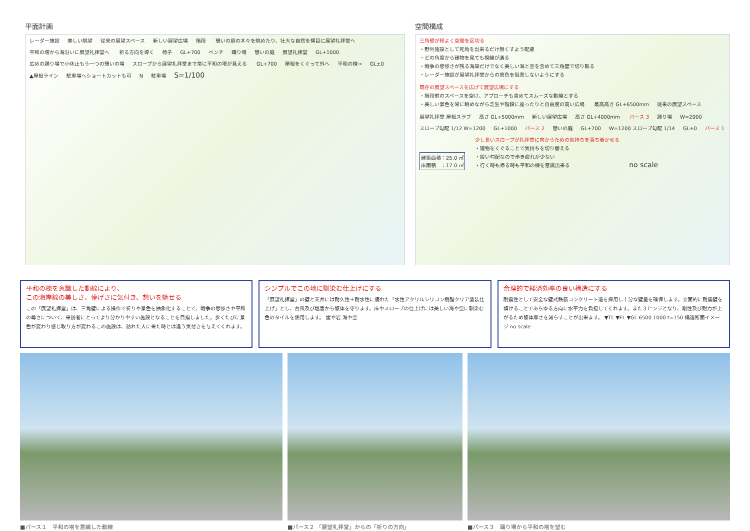平面計画
レーダー施設 美しい眺望 従来の展望スペース 新しい展望広場 階段 憩いの庭の木々を眺めたり、壮大な自然を横目に展望礼拝堂へ 平和の塔から海沿いに展望礼拝堂へ 祈る方向を導く 椅子 GL+700 ベンチ 踊り場 憩いの庭 展望礼拝堂 GL+1000 広めの踊り場で小休止もう一つの憩いの場 スロープから展望礼拝堂まで常に平和の塔が見える GL+700 屋根をくぐって外へ 平和の棟→ GL±0 ▲屋根ライン 駐車場へショートカットも可 N 駐車場 S=1/100
空間構成
三角壁が程よく空間を区切る
・野外施設として死角を出来るだけ無くすよう配慮
・どの角度から建物を見ても視線が通る
・戦争の悲惨さが残る海岸だけでなく美しい海と空を含めて三角壁で切り取る
・レーダー施設が展望礼拝堂からの景色を阻害しないようにする
既存の展望スペースを広げて展望広場にする
・階段前のスペースを空け、アプローチも含めてスムーズな動線とする
・美しい景色を常に眺めながら芝生や階段に座ったりと自由度の高い広場
最高高さ GL+6500mm 従来の展望スペース 展望礼拝堂 屋根スラブ 高さ GL+5000mm 新しい展望広場 高さ GL+4000mm パース 3 踊り場 W=2000 スロープ勾配 1/12 W=1200 GL+1000 パース 2 憩いの庭 GL+700 W=1200 スロープ勾配 1/14 GL±0 パース 1 建築面積：25.0 ㎡
床面積　：17.0 ㎡
少し長いスロープが礼拝堂に向かうための気持ちを落ち着かせる
・建物をくぐることで気持ちを切り替える
・緩い勾配なので歩き疲れが少ない
・行く時も帰る時も平和の棟を意識出来る
no scale
平和の棟を意識した動線により、
この海岸線の美しさ、儚げさに気付き、想いを馳せる
この「展望礼拝堂」は、三角壁による操作で祈りや景色を抽象化することで、戦争の悲惨さや平和の尊さについて、来訪者にとってより分かりやすい施設となることを目指しました。歩くたびに景色が変わり感じ取り方が変わるこの施設は、訪れた人に来た時とは違う気付きを与えてくれます。
シンプルでこの地に馴染む仕上げにする
「展望礼拝堂」の壁と天井には耐久性＋耐水性に優れた「水性アクリルシリコン樹脂クリア塗装仕上げ」とし、台風及び塩害から躯体を守ります。床やスロープの仕上げには美しい海や空に馴染む色のタイルを使用します。 崖や岩 海や空
合理的で経済効率の良い構造にする
耐震性として安全な壁式鉄筋コンクリート造を採用し十分な壁量を確保します。立面的に耐震壁を傾けることであらゆる方向に水平力を負担してくれます。また３ヒンジとなり、剛性及び耐力が上がるため躯体厚さを減らすことが出来ます。 ▼TL ▼FL ▼GL 6500 1000 t=150 構造断面イメージ no scale
■パース１　平和の塔を意識した動線 ■パース２ 「展望礼拝堂」からの「祈りの方向」 ■パース３　踊り場から平和の塔を望む